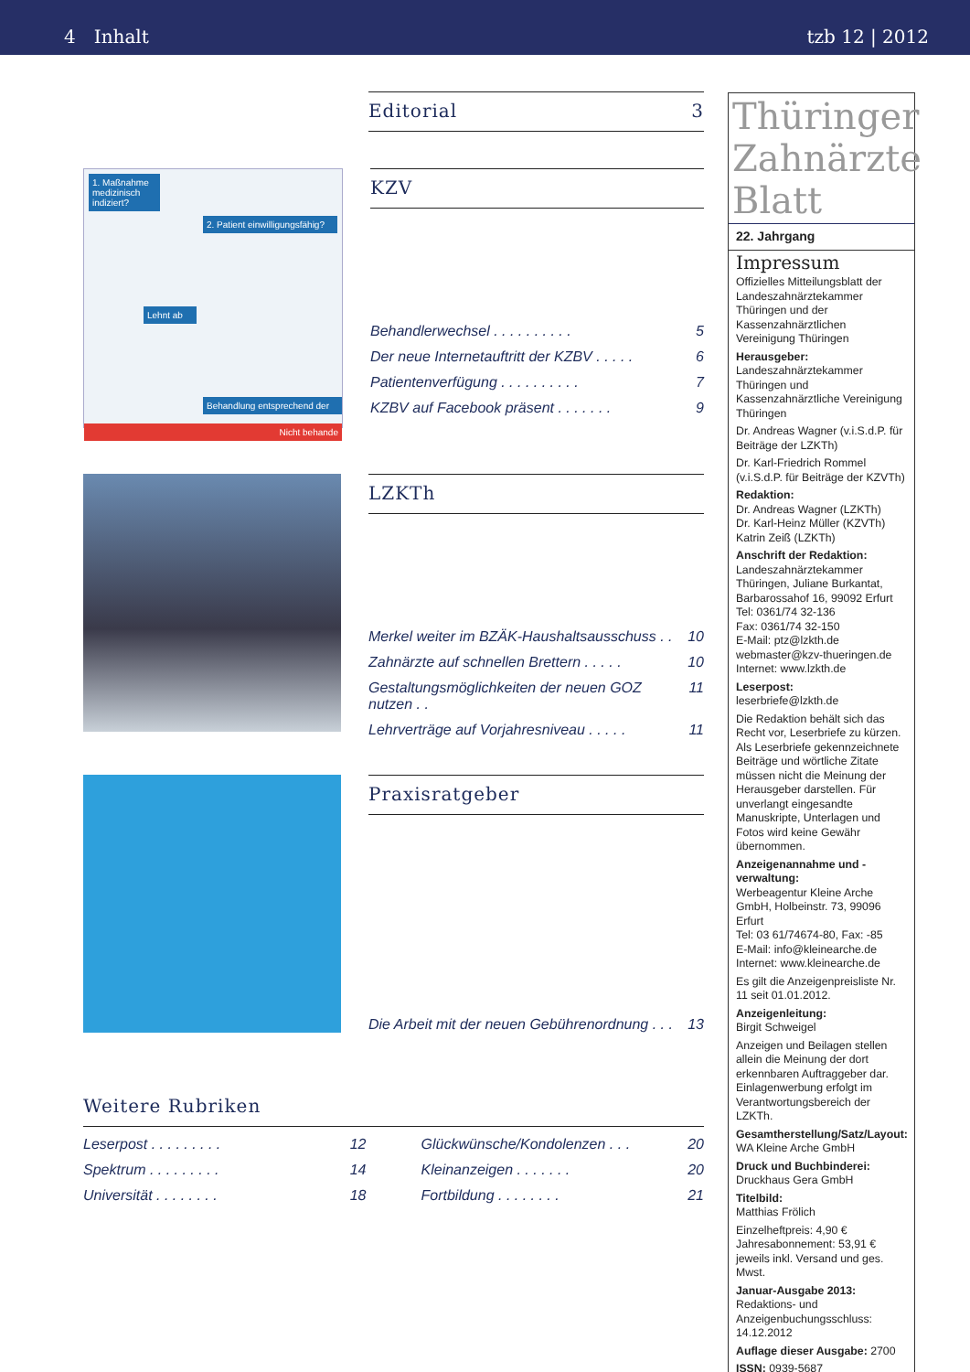4 Inhalt tzb 12 | 2012
Editorial 3
1. Maßnahme medizinisch indiziert?
2. Patient einwilligungsfähig?
Lehnt ab
Behandlung entsprechend der
Nicht behande
KZV
Behandlerwechsel . . . . . . . . . . 5
Der neue Internetauftritt der KZBV . . . . . 6
Patientenverfügung . . . . . . . . . . 7
KZBV auf Facebook präsent . . . . . . . 9
LZKTh
Merkel weiter im BZÄK-Haushaltsausschuss . . 10
Zahnärzte auf schnellen Brettern . . . . . 10
Gestaltungsmöglichkeiten der neuen GOZ nutzen . . 11
Lehrverträge auf Vorjahresniveau . . . . . 11
Praxisratgeber
Die Arbeit mit der neuen Gebührenordnung . . . 13
Weitere Rubriken
Leserpost . . . . . . . . . 12
Spektrum . . . . . . . . . 14
Universität . . . . . . . . 18
Glückwünsche/Kondolenzen . . . 20
Kleinanzeigen . . . . . . . 20
Fortbildung . . . . . . . . 21
Thüringer Zahnärzte Blatt
22. Jahrgang
Impressum
Offizielles Mitteilungsblatt der Landeszahnärztekammer Thüringen und der Kassenzahnärztlichen Vereinigung Thüringen
Herausgeber:
Landeszahnärztekammer Thüringen und Kassenzahnärztliche Vereinigung Thüringen
Dr. Andreas Wagner (v.i.S.d.P. für Beiträge der LZKTh)
Dr. Karl-Friedrich Rommel (v.i.S.d.P. für Beiträge der KZVTh)
Redaktion:
Dr. Andreas Wagner (LZKTh)
Dr. Karl-Heinz Müller (KZVTh)
Katrin Zeiß (LZKTh)
Anschrift der Redaktion:
Landeszahnärztekammer Thüringen, Juliane Burkantat, Barbarossahof 16, 99092 Erfurt
Tel: 0361/74 32-136
Fax: 0361/74 32-150
E-Mail: ptz@lzkth.de
webmaster@kzv-thueringen.de
Internet: www.lzkth.de
Leserpost:
leserbriefe@lzkth.de
Die Redaktion behält sich das Recht vor, Leserbriefe zu kürzen. Als Leserbriefe gekennzeichnete Beiträge und wörtliche Zitate müssen nicht die Meinung der Herausgeber darstellen. Für unverlangt eingesandte Manuskripte, Unterlagen und Fotos wird keine Gewähr übernommen.
Anzeigenannahme und -verwaltung:
Werbeagentur Kleine Arche GmbH, Holbeinstr. 73, 99096 Erfurt
Tel: 03 61/74674-80, Fax: -85
E-Mail: info@kleinearche.de
Internet: www.kleinearche.de
Es gilt die Anzeigenpreisliste Nr. 11 seit 01.01.2012.
Anzeigenleitung:
Birgit Schweigel
Anzeigen und Beilagen stellen allein die Meinung der dort erkennbaren Auftraggeber dar. Einlagenwerbung erfolgt im Verantwortungsbereich der LZKTh.
Gesamtherstellung/Satz/Layout:
WA Kleine Arche GmbH
Druck und Buchbinderei:
Druckhaus Gera GmbH
Titelbild:
Matthias Frölich
Einzelheftpreis: 4,90 €
Jahresabonnement: 53,91 €
jeweils inkl. Versand und ges. Mwst.
Januar-Ausgabe 2013:
Redaktions- und Anzeigenbuchungsschluss: 14.12.2012
Auflage dieser Ausgabe: 2700
ISSN: 0939-5687